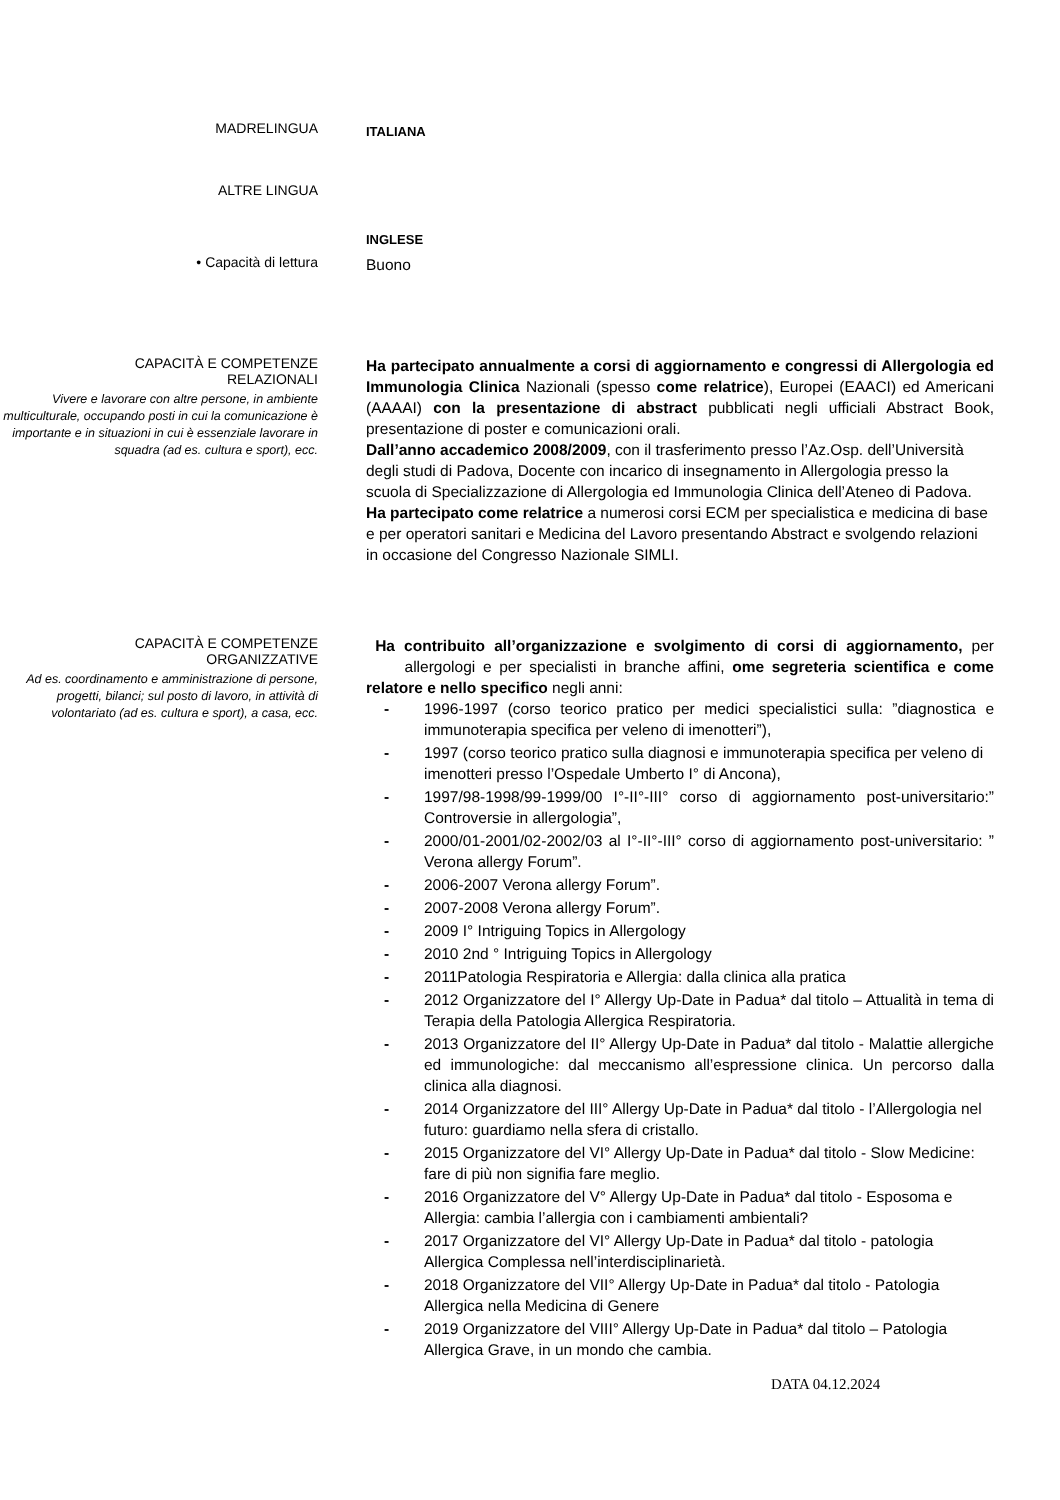MADRELINGUA
ITALIANA
ALTRE LINGUA
INGLESE
• Capacità di lettura
Buono
CAPACITÀ E COMPETENZE
RELAZIONALI
Vivere e lavorare con altre persone, in ambiente multiculturale, occupando posti in cui la comunicazione è importante e in situazioni in cui è essenziale lavorare in squadra (ad es. cultura e sport), ecc.
Ha partecipato annualmente a corsi di aggiornamento e congressi di Allergologia ed Immunologia Clinica Nazionali (spesso come relatrice), Europei (EAACI) ed Americani (AAAAI) con la presentazione di abstract pubblicati negli ufficiali Abstract Book, presentazione di poster e comunicazioni orali.
Dall’anno accademico 2008/2009, con il trasferimento presso l’Az.Osp. dell’Università degli studi di Padova, Docente con incarico di insegnamento in Allergologia presso la scuola di Specializzazione di Allergologia ed Immunologia Clinica dell’Ateneo di Padova.
Ha partecipato come relatrice a numerosi corsi ECM per specialistica e medicina di base e per operatori sanitari e Medicina del Lavoro presentando Abstract e svolgendo relazioni in occasione del Congresso Nazionale SIMLI.
CAPACITÀ E COMPETENZE
ORGANIZZATIVE
Ad es. coordinamento e amministrazione di persone, progetti, bilanci; sul posto di lavoro, in attività di volontariato (ad es. cultura e sport), a casa, ecc.
Ha contribuito all’organizzazione e svolgimento di corsi di aggiornamento, per allergologi e per specialisti in branche affini, ome segreteria scientifica e come relatore e nello specifico negli anni:
- 1996-1997 (corso teorico pratico per medici specialistici sulla: ”diagnostica e immunoterapia specifica per veleno di imenotteri”),
- 1997 (corso teorico pratico sulla diagnosi e immunoterapia specifica per veleno di imenotteri presso l’Ospedale Umberto I° di Ancona),
- 1997/98-1998/99-1999/00 I°-II°-III° corso di aggiornamento post-universitario:” Controversie in allergologia”,
- 2000/01-2001/02-2002/03 al I°-II°-III° corso di aggiornamento post-universitario: ” Verona allergy Forum”.
- 2006-2007 Verona allergy Forum”.
- 2007-2008 Verona allergy Forum”.
- 2009 I° Intriguing Topics in Allergology
- 2010 2nd ° Intriguing Topics in Allergology
- 2011Patologia Respiratoria e Allergia: dalla clinica alla pratica
- 2012 Organizzatore del I° Allergy Up-Date in Padua* dal titolo – Attualità in tema di Terapia della Patologia Allergica Respiratoria.
- 2013 Organizzatore del II° Allergy Up-Date in Padua* dal titolo - Malattie allergiche ed immunologiche: dal meccanismo all’espressione clinica. Un percorso dalla clinica alla diagnosi.
- 2014 Organizzatore del III° Allergy Up-Date in Padua* dal titolo - l’Allergologia nel futuro: guardiamo nella sfera di cristallo.
- 2015 Organizzatore del VI° Allergy Up-Date in Padua* dal titolo - Slow Medicine: fare di più non signifia fare meglio.
- 2016 Organizzatore del V° Allergy Up-Date in Padua* dal titolo - Esposoma e Allergia: cambia l’allergia con i cambiamenti ambientali?
- 2017 Organizzatore del VI° Allergy Up-Date in Padua* dal titolo - patologia Allergica Complessa nell’interdisciplinarietà.
- 2018 Organizzatore del VII° Allergy Up-Date in Padua* dal titolo - Patologia Allergica nella Medicina di Genere
- 2019 Organizzatore del VIII° Allergy Up-Date in Padua* dal titolo – Patologia Allergica Grave, in un mondo che cambia.
DATA 04.12.2024